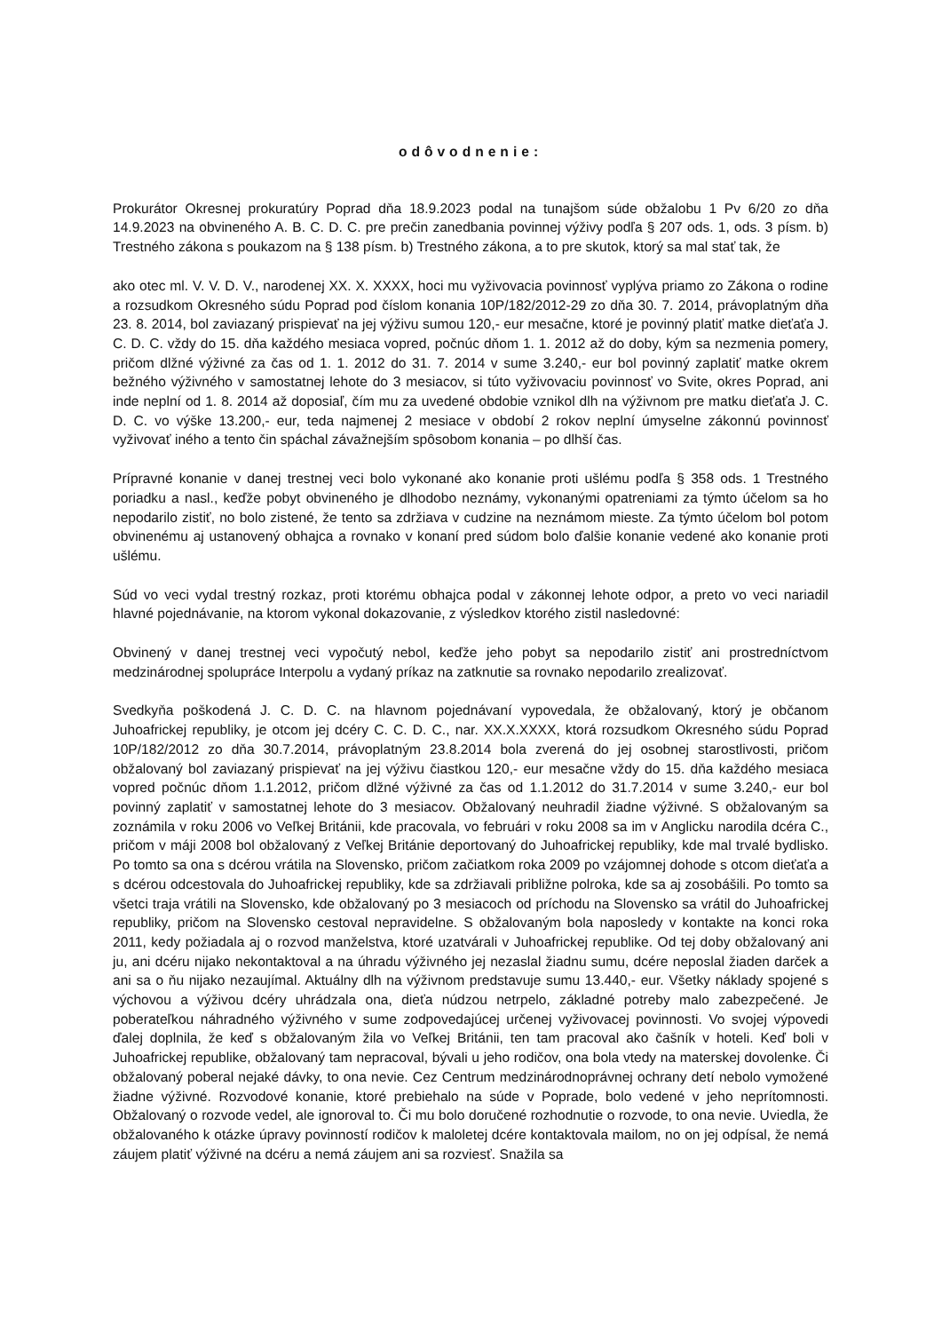odôvodnenie:
Prokurátor Okresnej prokuratúry Poprad dňa 18.9.2023 podal na tunajšom súde obžalobu 1 Pv 6/20 zo dňa 14.9.2023 na obvineného A. B. C. D. C. pre prečin zanedbania povinnej výživy podľa § 207 ods. 1, ods. 3 písm. b) Trestného zákona s poukazom na § 138 písm. b) Trestného zákona, a to pre skutok, ktorý sa mal stať tak, že
ako otec ml. V. V. D. V., narodenej XX. X. XXXX, hoci mu vyživovacia povinnosť vyplýva priamo zo Zákona o rodine a rozsudkom Okresného súdu Poprad pod číslom konania 10P/182/2012-29 zo dňa 30. 7. 2014, právoplatným dňa 23. 8. 2014, bol zaviazaný prispievať na jej výživu sumou 120,- eur mesačne, ktoré je povinný platiť matke dieťaťa J. C. D. C. vždy do 15. dňa každého mesiaca vopred, počnúc dňom 1. 1. 2012 až do doby, kým sa nezmenia pomery, pričom dlžné výživné za čas od 1. 1. 2012 do 31. 7. 2014 v sume 3.240,- eur bol povinný zaplatiť matke okrem bežného výživného v samostatnej lehote do 3 mesiacov, si túto vyživovaciu povinnosť vo Svite, okres Poprad, ani inde neplní od 1. 8. 2014 až doposiaľ, čím mu za uvedené obdobie vznikol dlh na výživnom pre matku dieťaťa J. C. D. C. vo výške 13.200,- eur, teda najmenej 2 mesiace v období 2 rokov neplní úmyselne zákonnú povinnosť vyživovať iného a tento čin spáchal závažnejším spôsobom konania – po dlhší čas.
Prípravné konanie v danej trestnej veci bolo vykonané ako konanie proti ušlému podľa § 358 ods. 1 Trestného poriadku a nasl., keďže pobyt obvineného je dlhodobo neznámy, vykonanými opatreniami za týmto účelom sa ho nepodarilo zistiť, no bolo zistené, že tento sa zdržiava v cudzine na neznámom mieste. Za týmto účelom bol potom obvinenému aj ustanovený obhajca a rovnako v konaní pred súdom bolo ďalšie konanie vedené ako konanie proti ušlému.
Súd vo veci vydal trestný rozkaz, proti ktorému obhajca podal v zákonnej lehote odpor, a preto vo veci nariadil hlavné pojednávanie, na ktorom vykonal dokazovanie, z výsledkov ktorého zistil nasledovné:
Obvinený v danej trestnej veci vypočutý nebol, keďže jeho pobyt sa nepodarilo zistiť ani prostredníctvom medzinárodnej spolupráce Interpolu a vydaný príkaz na zatknutie sa rovnako nepodarilo zrealizovať.
Svedkyňa poškodená J. C. D. C. na hlavnom pojednávaní vypovedala, že obžalovaný, ktorý je občanom Juhoafrickej republiky, je otcom jej dcéry C. C. D. C., nar. XX.X.XXXX, ktorá rozsudkom Okresného súdu Poprad 10P/182/2012 zo dňa 30.7.2014, právoplatným 23.8.2014 bola zverená do jej osobnej starostlivosti, pričom obžalovaný bol zaviazaný prispievať na jej výživu čiastkou 120,- eur mesačne vždy do 15. dňa každého mesiaca vopred počnúc dňom 1.1.2012, pričom dlžné výživné za čas od 1.1.2012 do 31.7.2014 v sume 3.240,- eur bol povinný zaplatiť v samostatnej lehote do 3 mesiacov. Obžalovaný neuhradil žiadne výživné. S obžalovaným sa zoznámila v roku 2006 vo Veľkej Británii, kde pracovala, vo februári v roku 2008 sa im v Anglicku narodila dcéra C., pričom v máji 2008 bol obžalovaný z Veľkej Británie deportovaný do Juhoafrickej republiky, kde mal trvalé bydlisko. Po tomto sa ona s dcérou vrátila na Slovensko, pričom začiatkom roka 2009 po vzájomnej dohode s otcom dieťaťa a s dcérou odcestovala do Juhoafrickej republiky, kde sa zdržiavali približne polroka, kde sa aj zosobášili. Po tomto sa všetci traja vrátili na Slovensko, kde obžalovaný po 3 mesiacoch od príchodu na Slovensko sa vrátil do Juhoafrickej republiky, pričom na Slovensko cestoval nepravidelne. S obžalovaným bola naposledy v kontakte na konci roka 2011, kedy požiadala aj o rozvod manželstva, ktoré uzatvárali v Juhoafrickej republike. Od tej doby obžalovaný ani ju, ani dcéru nijako nekontaktoval a na úhradu výživného jej nezaslal žiadnu sumu, dcére neposlal žiaden darček a ani sa o ňu nijako nezaujímal. Aktuálny dlh na výživnom predstavuje sumu 13.440,- eur. Všetky náklady spojené s výchovou a výživou dcéry uhrádzala ona, dieťa núdzou netrpelo, základné potreby malo zabezpečené. Je poberateľkou náhradného výživného v sume zodpovedajúcej určenej vyživovacej povinnosti. Vo svojej výpovedi ďalej doplnila, že keď s obžalovaným žila vo Veľkej Británii, ten tam pracoval ako čašník v hoteli. Keď boli v Juhoafrickej republike, obžalovaný tam nepracoval, bývali u jeho rodičov, ona bola vtedy na materskej dovolenke. Či obžalovaný poberal nejaké dávky, to ona nevie. Cez Centrum medzinárodnoprávnej ochrany detí nebolo vymožené žiadne výživné. Rozvodové konanie, ktoré prebiehalo na súde v Poprade, bolo vedené v jeho neprítomnosti. Obžalovaný o rozvode vedel, ale ignoroval to. Či mu bolo doručené rozhodnutie o rozvode, to ona nevie. Uviedla, že obžalovaného k otázke úpravy povinností rodičov k maloletej dcére kontaktovala mailom, no on jej odpísal, že nemá záujem platiť výživné na dcéru a nemá záujem ani sa rozviesť. Snažila sa